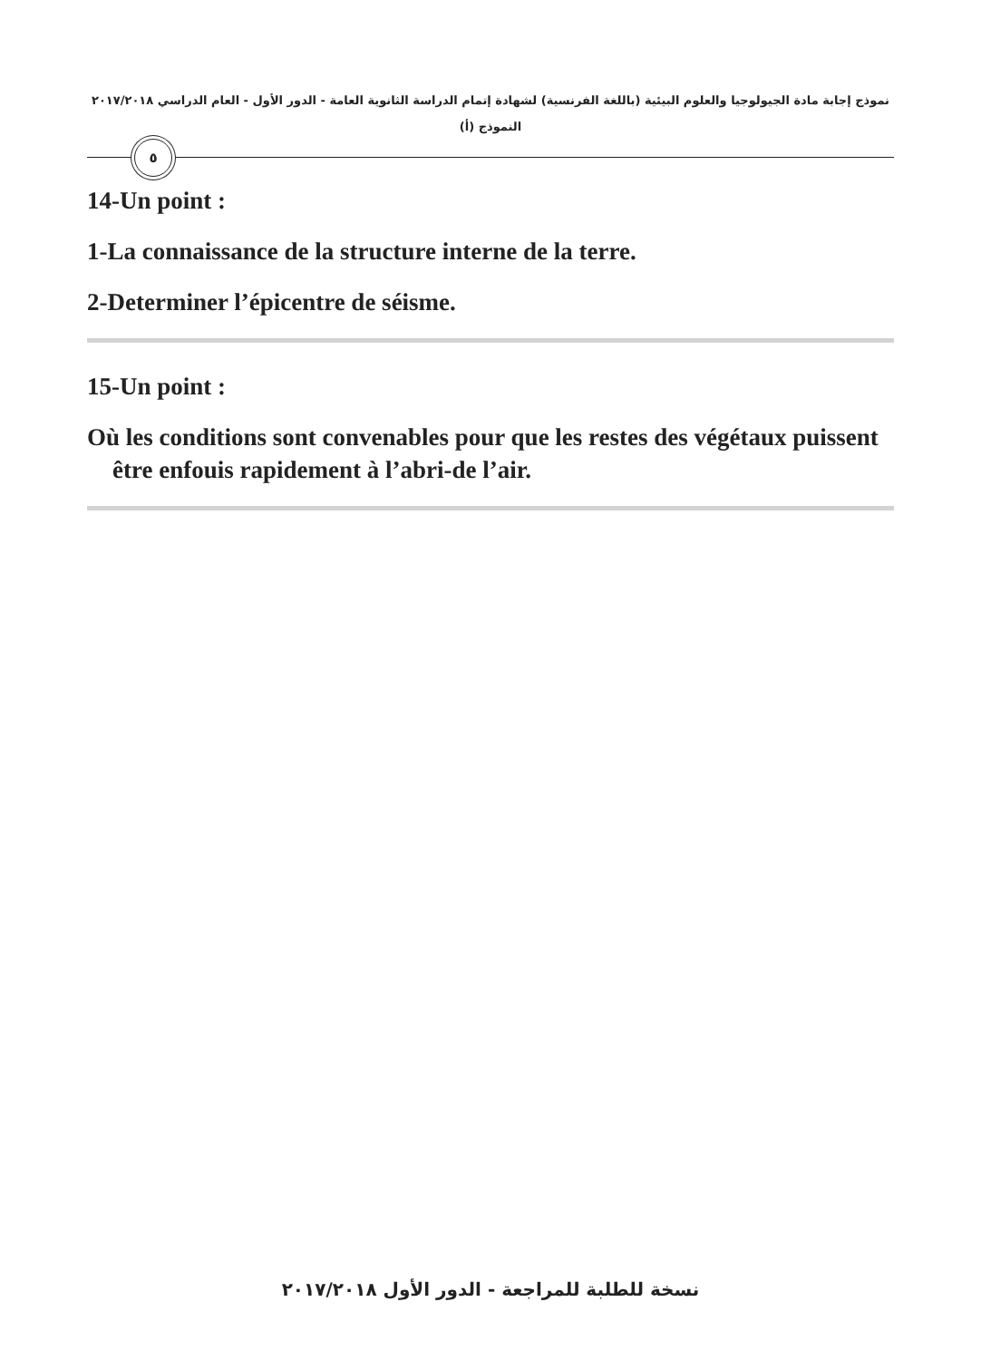نموذج إجابة مادة الجيولوجيا والعلوم البيئية (باللغة الفرنسية) لشهادة إتمام الدراسة الثانوية العامة - الدور الأول - العام الدراسي ٢٠١٧/٢٠١٨
النموذج (أ)
٥
14-Un point :
1-La connaissance de la structure interne de la terre.
2-Determiner l’épicentre de séisme.
15-Un point :
Où les conditions sont convenables pour que les restes des végétaux puissent être enfouis rapidement à l’abri-de l’air.
نسخة للطلبة للمراجعة - الدور الأول ٢٠١٧/٢٠١٨